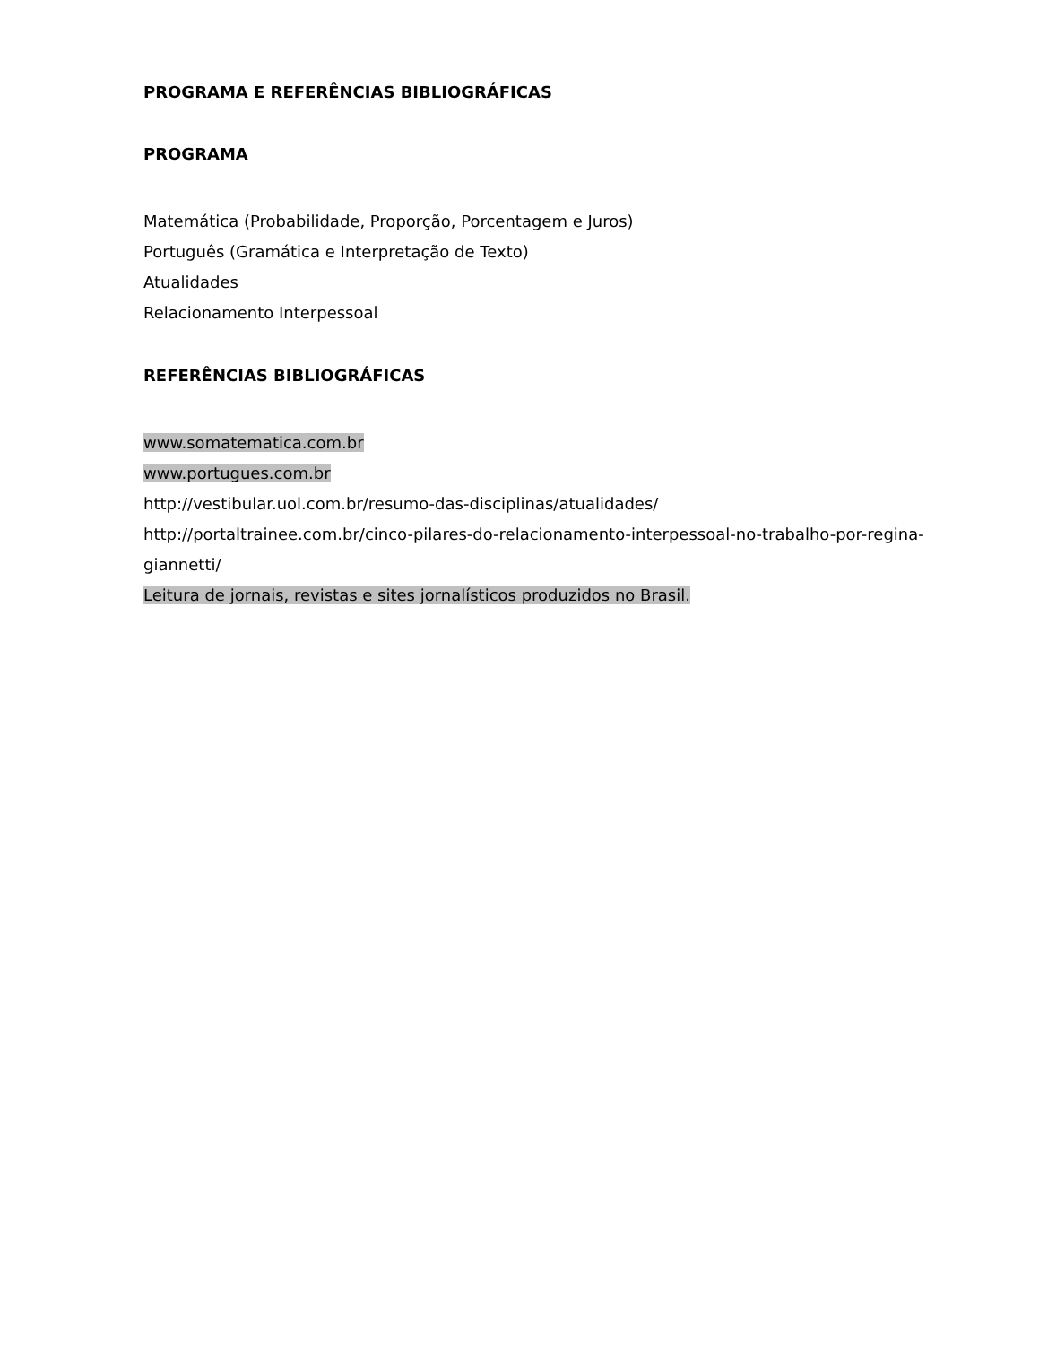PROGRAMA E REFERÊNCIAS BIBLIOGRÁFICAS
PROGRAMA
Matemática (Probabilidade, Proporção, Porcentagem e Juros)
Português (Gramática e Interpretação de Texto)
Atualidades
Relacionamento Interpessoal
REFERÊNCIAS BIBLIOGRÁFICAS
www.somatematica.com.br
www.portugues.com.br
http://vestibular.uol.com.br/resumo-das-disciplinas/atualidades/
http://portaltrainee.com.br/cinco-pilares-do-relacionamento-interpessoal-no-trabalho-por-regina-giannetti/
Leitura de jornais, revistas e sites jornalísticos produzidos no Brasil.